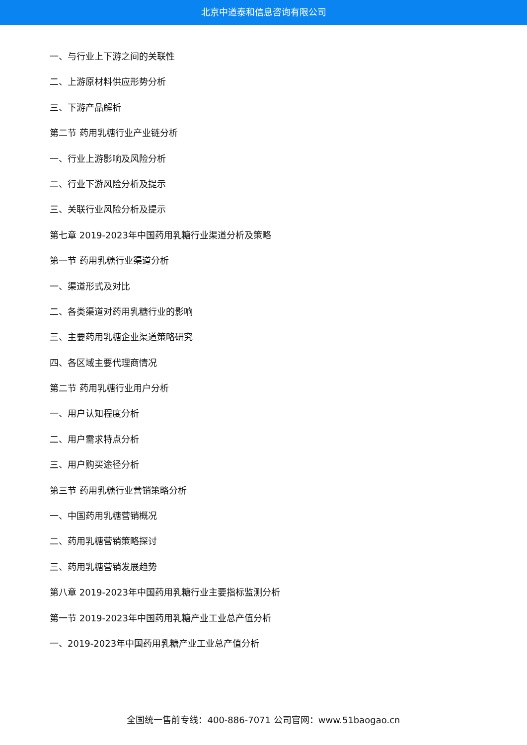北京中道泰和信息咨询有限公司
一、与行业上下游之间的关联性
二、上游原材料供应形势分析
三、下游产品解析
第二节 药用乳糖行业产业链分析
一、行业上游影响及风险分析
二、行业下游风险分析及提示
三、关联行业风险分析及提示
第七章 2019-2023年中国药用乳糖行业渠道分析及策略
第一节 药用乳糖行业渠道分析
一、渠道形式及对比
二、各类渠道对药用乳糖行业的影响
三、主要药用乳糖企业渠道策略研究
四、各区域主要代理商情况
第二节 药用乳糖行业用户分析
一、用户认知程度分析
二、用户需求特点分析
三、用户购买途径分析
第三节 药用乳糖行业营销策略分析
一、中国药用乳糖营销概况
二、药用乳糖营销策略探讨
三、药用乳糖营销发展趋势
第八章 2019-2023年中国药用乳糖行业主要指标监测分析
第一节 2019-2023年中国药用乳糖产业工业总产值分析
一、2019-2023年中国药用乳糖产业工业总产值分析
全国统一售前专线：400-886-7071 公司官网：www.51baogao.cn